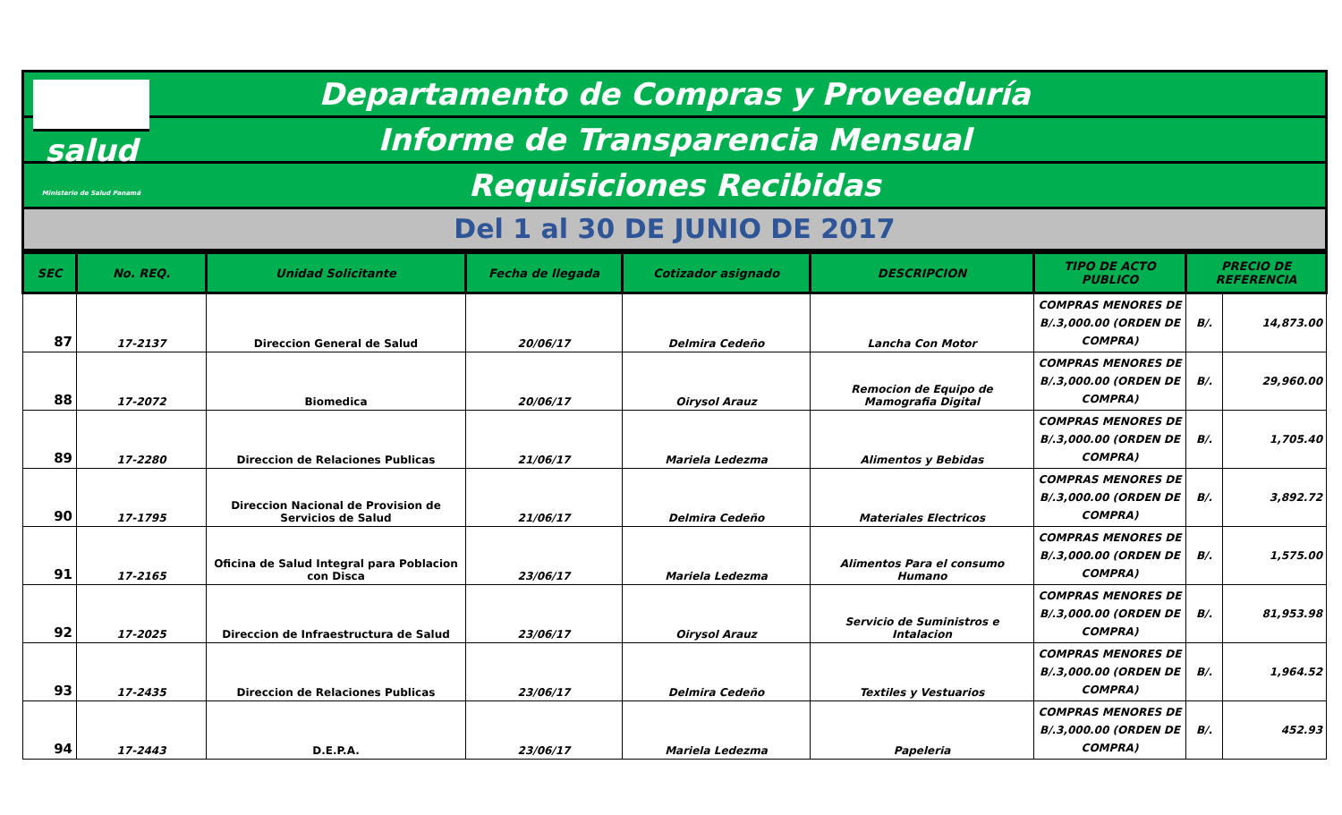salud
Ministerio de Salud Panamá
Departamento de Compras y Proveeduría
Informe de Transparencia Mensual
Requisiciones Recibidas
Del 1 al 30 DE JUNIO DE 2017
| SEC | No. REQ. | Unidad Solicitante | Fecha de llegada | Cotizador asignado | DESCRIPCION | TIPO DE ACTO PUBLICO | PRECIO DE REFERENCIA | |
| --- | --- | --- | --- | --- | --- | --- | --- | --- |
| 87 | 17-2137 | Direccion General de Salud | 20/06/17 | Delmira Cedeño | Lancha Con Motor | COMPRAS MENORES DE B/.3,000.00 (ORDEN DE COMPRA) | B/. | 14,873.00 |
| 88 | 17-2072 | Biomedica | 20/06/17 | Oirysol Arauz | Remocion de Equipo de Mamografia Digital | COMPRAS MENORES DE B/.3,000.00 (ORDEN DE COMPRA) | B/. | 29,960.00 |
| 89 | 17-2280 | Direccion de Relaciones Publicas | 21/06/17 | Mariela Ledezma | Alimentos y Bebidas | COMPRAS MENORES DE B/.3,000.00 (ORDEN DE COMPRA) | B/. | 1,705.40 |
| 90 | 17-1795 | Direccion Nacional de Provision de Servicios de Salud | 21/06/17 | Delmira Cedeño | Materiales Electricos | COMPRAS MENORES DE B/.3,000.00 (ORDEN DE COMPRA) | B/. | 3,892.72 |
| 91 | 17-2165 | Oficina de Salud Integral para Poblacion con Disca | 23/06/17 | Mariela Ledezma | Alimentos Para el consumo Humano | COMPRAS MENORES DE B/.3,000.00 (ORDEN DE COMPRA) | B/. | 1,575.00 |
| 92 | 17-2025 | Direccion de Infraestructura de Salud | 23/06/17 | Oirysol Arauz | Servicio de Suministros e Intalacion | COMPRAS MENORES DE B/.3,000.00 (ORDEN DE COMPRA) | B/. | 81,953.98 |
| 93 | 17-2435 | Direccion de Relaciones Publicas | 23/06/17 | Delmira Cedeño | Textiles y Vestuarios | COMPRAS MENORES DE B/.3,000.00 (ORDEN DE COMPRA) | B/. | 1,964.52 |
| 94 | 17-2443 | D.E.P.A. | 23/06/17 | Mariela Ledezma | Papeleria | COMPRAS MENORES DE B/.3,000.00 (ORDEN DE COMPRA) | B/. | 452.93 |